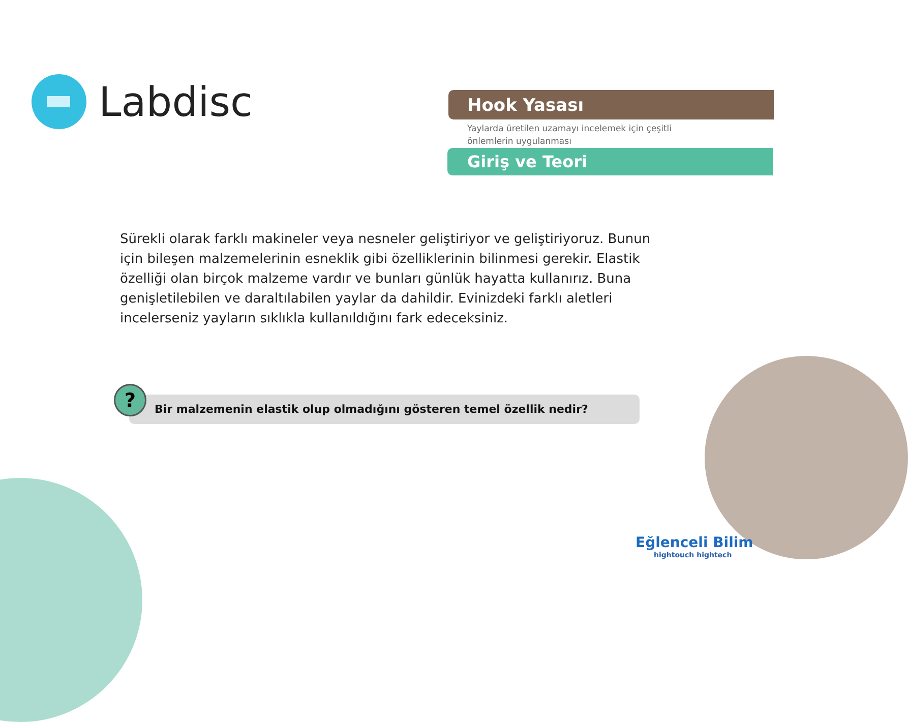Labdisc
Hook Yasası
Yaylarda üretilen uzamayı incelemek için çeşitli önlemlerin uygulanması
Giriş ve Teori
Sürekli olarak farklı makineler veya nesneler geliştiriyor ve geliştiriyoruz. Bunun için bileşen malzemelerinin esneklik gibi özelliklerinin bilinmesi gerekir. Elastik özelliği olan birçok malzeme vardır ve bunları günlük hayatta kullanırız. Buna genişletilebilen ve daraltılabilen yaylar da dahildir. Evinizdeki farklı aletleri incelerseniz yayların sıklıkla kullanıldığını fark edeceksiniz.
Bir malzemenin elastik olup olmadığını gösteren temel özellik nedir?
?
Eğlenceli Bilim
hightouch hightech